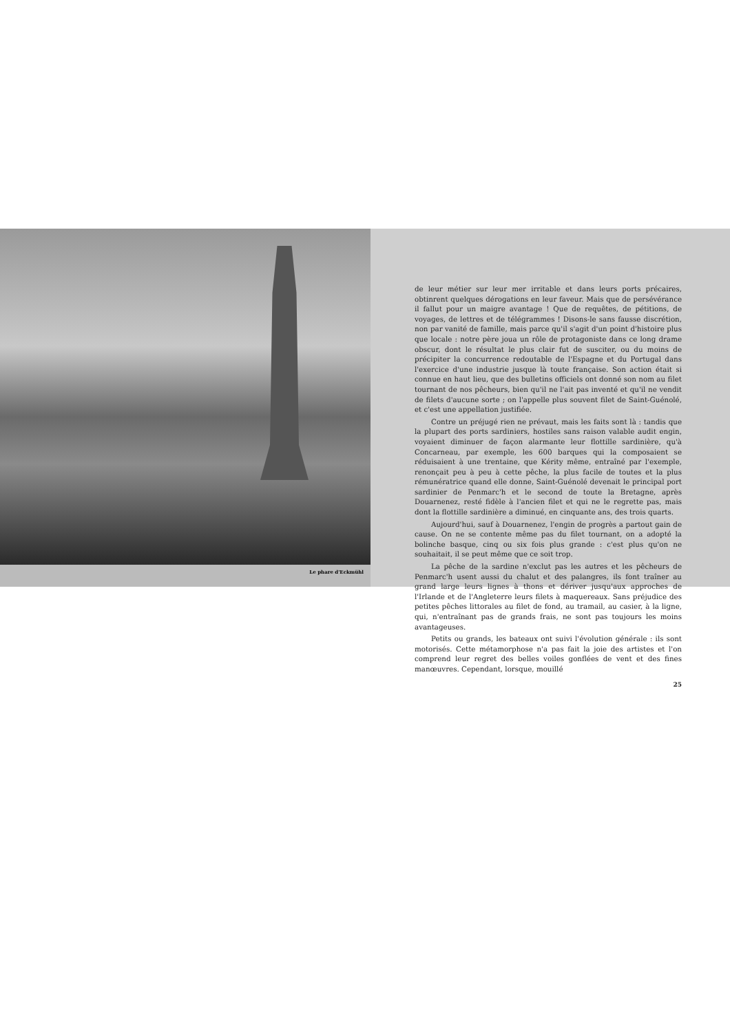Le phare d'Eckmühl
de leur métier sur leur mer irritable et dans leurs ports précaires, obtinrent quelques dérogations en leur faveur. Mais que de persévérance il fallut pour un maigre avantage ! Que de requêtes, de pétitions, de voyages, de lettres et de télégrammes ! Disons-le sans fausse discrétion, non par vanité de famille, mais parce qu'il s'agit d'un point d'histoire plus que locale : notre père joua un rôle de protagoniste dans ce long drame obscur, dont le résultat le plus clair fut de susciter, ou du moins de précipiter la concurrence redoutable de l'Espagne et du Portugal dans l'exercice d'une industrie jusque là toute française. Son action était si connue en haut lieu, que des bulletins officiels ont donné son nom au filet tournant de nos pêcheurs, bien qu'il ne l'ait pas inventé et qu'il ne vendit de filets d'aucune sorte ; on l'appelle plus souvent filet de Saint-Guénolé, et c'est une appellation justifiée.
Contre un préjugé rien ne prévaut, mais les faits sont là : tandis que la plupart des ports sardiniers, hostiles sans raison valable audit engin, voyaient diminuer de façon alarmante leur flottille sardinière, qu'à Concarneau, par exemple, les 600 barques qui la composaient se réduisaient à une trentaine, que Kérity même, entraîné par l'exemple, renonçait peu à peu à cette pêche, la plus facile de toutes et la plus rémunératrice quand elle donne, Saint-Guénolé devenait le principal port sardinier de Penmarc'h et le second de toute la Bretagne, après Douarnenez, resté fidèle à l'ancien filet et qui ne le regrette pas, mais dont la flottille sardinière a diminué, en cinquante ans, des trois quarts.
Aujourd'hui, sauf à Douarnenez, l'engin de progrès a partout gain de cause. On ne se contente même pas du filet tournant, on a adopté la bolinche basque, cinq ou six fois plus grande : c'est plus qu'on ne souhaitait, il se peut même que ce soit trop.
La pêche de la sardine n'exclut pas les autres et les pêcheurs de Penmarc'h usent aussi du chalut et des palangres, ils font traîner au grand large leurs lignes à thons et dériver jusqu'aux approches de l'Irlande et de l'Angleterre leurs filets à maquereaux. Sans préjudice des petites pêches littorales au filet de fond, au tramail, au casier, à la ligne, qui, n'entraînant pas de grands frais, ne sont pas toujours les moins avantageuses.
Petits ou grands, les bateaux ont suivi l'évolution générale : ils sont motorisés. Cette métamorphose n'a pas fait la joie des artistes et l'on comprend leur regret des belles voiles gonflées de vent et des fines manœuvres. Cependant, lorsque, mouillé
25